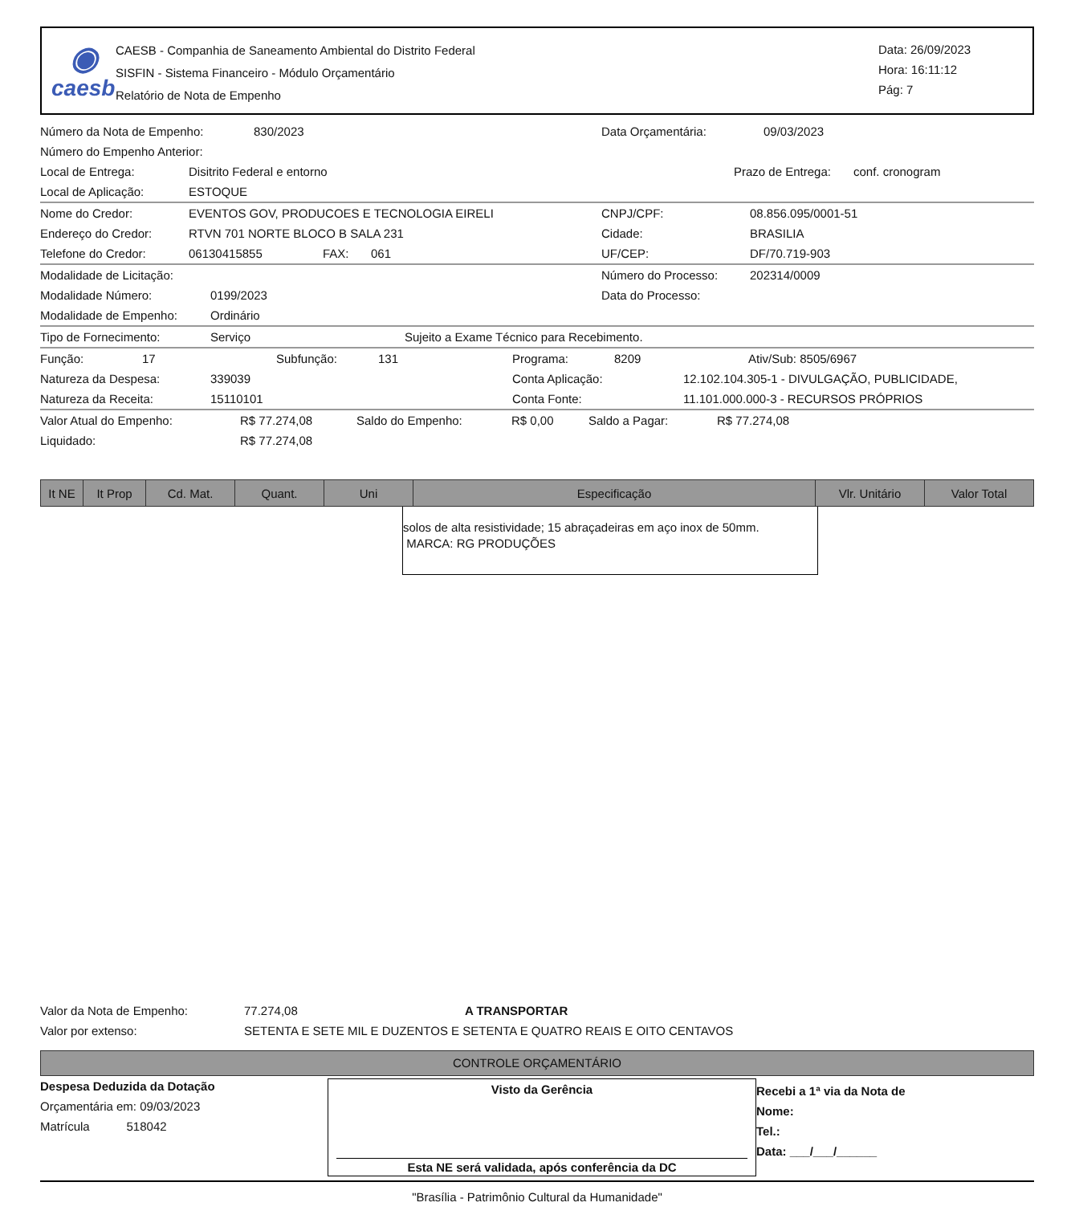◉
caesb
CAESB - Companhia de Saneamento Ambiental do Distrito Federal
SISFIN - Sistema Financeiro - Módulo Orçamentário
Relatório de Nota de Empenho
Data: 26/09/2023
Hora: 16:11:12
Pág: 7
Número da Nota de Empenho: 830/2023 Data Orçamentária: 09/03/2023
Número do Empenho Anterior:
Local de Entrega: Disitrito Federal e entorno Prazo de Entrega: conf. cronogram
Local de Aplicação: ESTOQUE
Nome do Credor: EVENTOS GOV, PRODUCOES E TECNOLOGIA EIRELI CNPJ/CPF: 08.856.095/0001-51
Endereço do Credor: RTVN 701 NORTE BLOCO B SALA 231 Cidade: BRASILIA
Telefone do Credor: 06130415855 FAX: 061 UF/CEP: DF/70.719-903
Modalidade de Licitação: Número do Processo: 202314/0009
Modalidade Número: 0199/2023 Data do Processo:
Modalidade de Empenho: Ordinário
Tipo de Fornecimento: Serviço Sujeito a Exame Técnico para Recebimento.
Função: 17 Subfunção: 131 Programa: 8209 Ativ/Sub: 8505/6967
Natureza da Despesa: 339039 Conta Aplicação: 12.102.104.305-1 - DIVULGAÇÃO, PUBLICIDADE,
Natureza da Receita: 15110101 Conta Fonte: 11.101.000.000-3 - RECURSOS PRÓPRIOS
Valor Atual do Empenho: R$ 77.274,08 Saldo do Empenho: R$ 0,00 Saldo a Pagar: R$ 77.274,08
Liquidado: R$ 77.274,08
| It NE | It Prop | Cd. Mat. | Quant. | Uni | Especificação | Vlr. Unitário | Valor Total |
| --- | --- | --- | --- | --- | --- | --- | --- |
solos de alta resistividade; 15 abraçadeiras em aço inox de 50mm.
MARCA: RG PRODUÇÕES
Valor da Nota de Empenho: 77.274,08 A TRANSPORTAR
Valor por extenso: SETENTA E SETE MIL E DUZENTOS E SETENTA E QUATRO REAIS E OITO CENTAVOS
CONTROLE ORÇAMENTÁRIO
Despesa Deduzida da Dotação
Orçamentária em: 09/03/2023
Matrícula 518042
Visto da Gerência
Esta NE será validada, após conferência da DC
Recebi a 1ª via da Nota de
Nome:
Tel.:
Data: ___/___/______
"Brasília - Patrimônio Cultural da Humanidade"